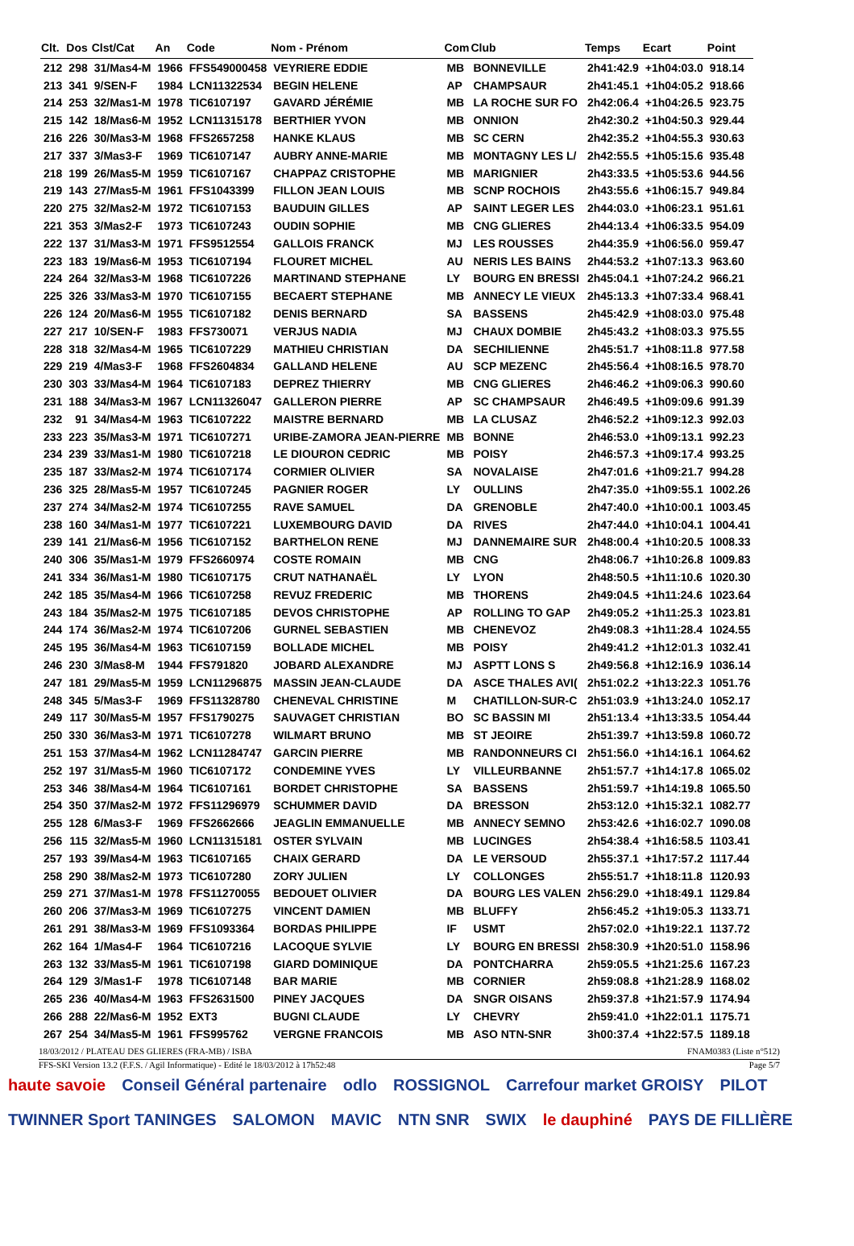| Clt. | Dos | Clst/Cat | An | Code | Nom - Prénom | Com | Club | Temps | Ecart | Point |
| --- | --- | --- | --- | --- | --- | --- | --- | --- | --- | --- |
| 212 | 298 | 31/Mas4-M | 1966 | FFS549000458 | VEYRIERE EDDIE | MB | BONNEVILLE | 2h41:42.9 | +1h04:03.0 | 918.14 |
| 213 | 341 | 9/SEN-F | 1984 | LCN11322534 | BEGIN HELENE | AP | CHAMPSAUR | 2h41:45.1 | +1h04:05.2 | 918.66 |
| 214 | 253 | 32/Mas1-M | 1978 | TIC6107197 | GAVARD JÉRÉMIE | MB | LA ROCHE SUR FO | 2h42:06.4 | +1h04:26.5 | 923.75 |
| 215 | 142 | 18/Mas6-M | 1952 | LCN11315178 | BERTHIER YVON | MB | ONNION | 2h42:30.2 | +1h04:50.3 | 929.44 |
| 216 | 226 | 30/Mas3-M | 1968 | FFS2657258 | HANKE KLAUS | MB | SC CERN | 2h42:35.2 | +1h04:55.3 | 930.63 |
| 217 | 337 | 3/Mas3-F | 1969 | TIC6107147 | AUBRY ANNE-MARIE | MB | MONTAGNY LES L/ | 2h42:55.5 | +1h05:15.6 | 935.48 |
| 218 | 199 | 26/Mas5-M | 1959 | TIC6107167 | CHAPPAZ CRISTOPHE | MB | MARIGNIER | 2h43:33.5 | +1h05:53.6 | 944.56 |
| 219 | 143 | 27/Mas5-M | 1961 | FFS1043399 | FILLON JEAN LOUIS | MB | SCNP ROCHOIS | 2h43:55.6 | +1h06:15.7 | 949.84 |
| 220 | 275 | 32/Mas2-M | 1972 | TIC6107153 | BAUDUIN GILLES | AP | SAINT LEGER LES | 2h44:03.0 | +1h06:23.1 | 951.61 |
| 221 | 353 | 3/Mas2-F | 1973 | TIC6107243 | OUDIN SOPHIE | MB | CNG GLIERES | 2h44:13.4 | +1h06:33.5 | 954.09 |
| 222 | 137 | 31/Mas3-M | 1971 | FFS9512554 | GALLOIS FRANCK | MJ | LES ROUSSES | 2h44:35.9 | +1h06:56.0 | 959.47 |
| 223 | 183 | 19/Mas6-M | 1953 | TIC6107194 | FLOURET MICHEL | AU | NERIS LES BAINS | 2h44:53.2 | +1h07:13.3 | 963.60 |
| 224 | 264 | 32/Mas3-M | 1968 | TIC6107226 | MARTINAND STEPHANE | LY | BOURG EN BRESSI | 2h45:04.1 | +1h07:24.2 | 966.21 |
| 225 | 326 | 33/Mas3-M | 1970 | TIC6107155 | BECAERT STEPHANE | MB | ANNECY LE VIEUX | 2h45:13.3 | +1h07:33.4 | 968.41 |
| 226 | 124 | 20/Mas6-M | 1955 | TIC6107182 | DENIS BERNARD | SA | BASSENS | 2h45:42.9 | +1h08:03.0 | 975.48 |
| 227 | 217 | 10/SEN-F | 1983 | FFS730071 | VERJUS NADIA | MJ | CHAUX DOMBIE | 2h45:43.2 | +1h08:03.3 | 975.55 |
| 228 | 318 | 32/Mas4-M | 1965 | TIC6107229 | MATHIEU CHRISTIAN | DA | SECHILIENNE | 2h45:51.7 | +1h08:11.8 | 977.58 |
| 229 | 219 | 4/Mas3-F | 1968 | FFS2604834 | GALLAND HELENE | AU | SCP MEZENC | 2h45:56.4 | +1h08:16.5 | 978.70 |
| 230 | 303 | 33/Mas4-M | 1964 | TIC6107183 | DEPREZ THIERRY | MB | CNG GLIERES | 2h46:46.2 | +1h09:06.3 | 990.60 |
| 231 | 188 | 34/Mas3-M | 1967 | LCN11326047 | GALLERON PIERRE | AP | SC CHAMPSAUR | 2h46:49.5 | +1h09:09.6 | 991.39 |
| 232 | 91 | 34/Mas4-M | 1963 | TIC6107222 | MAISTRE BERNARD | MB | LA CLUSAZ | 2h46:52.2 | +1h09:12.3 | 992.03 |
| 233 | 223 | 35/Mas3-M | 1971 | TIC6107271 | URIBE-ZAMORA JEAN-PIERRE | MB | BONNE | 2h46:53.0 | +1h09:13.1 | 992.23 |
| 234 | 239 | 33/Mas1-M | 1980 | TIC6107218 | LE DIOURON CEDRIC | MB | POISY | 2h46:57.3 | +1h09:17.4 | 993.25 |
| 235 | 187 | 33/Mas2-M | 1974 | TIC6107174 | CORMIER OLIVIER | SA | NOVALAISE | 2h47:01.6 | +1h09:21.7 | 994.28 |
| 236 | 325 | 28/Mas5-M | 1957 | TIC6107245 | PAGNIER ROGER | LY | OULLINS | 2h47:35.0 | +1h09:55.1 | 1002.26 |
| 237 | 274 | 34/Mas2-M | 1974 | TIC6107255 | RAVE SAMUEL | DA | GRENOBLE | 2h47:40.0 | +1h10:00.1 | 1003.45 |
| 238 | 160 | 34/Mas1-M | 1977 | TIC6107221 | LUXEMBOURG DAVID | DA | RIVES | 2h47:44.0 | +1h10:04.1 | 1004.41 |
| 239 | 141 | 21/Mas6-M | 1956 | TIC6107152 | BARTHELON RENE | MJ | DANNEMAIRE SUR | 2h48:00.4 | +1h10:20.5 | 1008.33 |
| 240 | 306 | 35/Mas1-M | 1979 | FFS2660974 | COSTE ROMAIN | MB | CNG | 2h48:06.7 | +1h10:26.8 | 1009.83 |
| 241 | 334 | 36/Mas1-M | 1980 | TIC6107175 | CRUT NATHANAËL | LY | LYON | 2h48:50.5 | +1h11:10.6 | 1020.30 |
| 242 | 185 | 35/Mas4-M | 1966 | TIC6107258 | REVUZ FREDERIC | MB | THORENS | 2h49:04.5 | +1h11:24.6 | 1023.64 |
| 243 | 184 | 35/Mas2-M | 1975 | TIC6107185 | DEVOS CHRISTOPHE | AP | ROLLING TO GAP | 2h49:05.2 | +1h11:25.3 | 1023.81 |
| 244 | 174 | 36/Mas2-M | 1974 | TIC6107206 | GURNEL SEBASTIEN | MB | CHENEVOZ | 2h49:08.3 | +1h11:28.4 | 1024.55 |
| 245 | 195 | 36/Mas4-M | 1963 | TIC6107159 | BOLLADE MICHEL | MB | POISY | 2h49:41.2 | +1h12:01.3 | 1032.41 |
| 246 | 230 | 3/Mas8-M | 1944 | FFS791820 | JOBARD ALEXANDRE | MJ | ASPTT LONS S | 2h49:56.8 | +1h12:16.9 | 1036.14 |
| 247 | 181 | 29/Mas5-M | 1959 | LCN11296875 | MASSIN JEAN-CLAUDE | DA | ASCE THALES AVI( | 2h51:02.2 | +1h13:22.3 | 1051.76 |
| 248 | 345 | 5/Mas3-F | 1969 | FFS11328780 | CHENEVAL CHRISTINE | M | CHATILLON-SUR-C | 2h51:03.9 | +1h13:24.0 | 1052.17 |
| 249 | 117 | 30/Mas5-M | 1957 | FFS1790275 | SAUVAGET CHRISTIAN | BO | SC BASSIN MI | 2h51:13.4 | +1h13:33.5 | 1054.44 |
| 250 | 330 | 36/Mas3-M | 1971 | TIC6107278 | WILMART BRUNO | MB | ST JEOIRE | 2h51:39.7 | +1h13:59.8 | 1060.72 |
| 251 | 153 | 37/Mas4-M | 1962 | LCN11284747 | GARCIN PIERRE | MB | RANDONNEURS CI | 2h51:56.0 | +1h14:16.1 | 1064.62 |
| 252 | 197 | 31/Mas5-M | 1960 | TIC6107172 | CONDEMINE YVES | LY | VILLEURBANNE | 2h51:57.7 | +1h14:17.8 | 1065.02 |
| 253 | 346 | 38/Mas4-M | 1964 | TIC6107161 | BORDET CHRISTOPHE | SA | BASSENS | 2h51:59.7 | +1h14:19.8 | 1065.50 |
| 254 | 350 | 37/Mas2-M | 1972 | FFS11296979 | SCHUMMER DAVID | DA | BRESSON | 2h53:12.0 | +1h15:32.1 | 1082.77 |
| 255 | 128 | 6/Mas3-F | 1969 | FFS2662666 | JEAGLIN EMMANUELLE | MB | ANNECY SEMNO | 2h53:42.6 | +1h16:02.7 | 1090.08 |
| 256 | 115 | 32/Mas5-M | 1960 | LCN11315181 | OSTER SYLVAIN | MB | LUCINGES | 2h54:38.4 | +1h16:58.5 | 1103.41 |
| 257 | 193 | 39/Mas4-M | 1963 | TIC6107165 | CHAIX GERARD | DA | LE VERSOUD | 2h55:37.1 | +1h17:57.2 | 1117.44 |
| 258 | 290 | 38/Mas2-M | 1973 | TIC6107280 | ZORY JULIEN | LY | COLLONGES | 2h55:51.7 | +1h18:11.8 | 1120.93 |
| 259 | 271 | 37/Mas1-M | 1978 | FFS11270055 | BEDOUET OLIVIER | DA | BOURG LES VALEN | 2h56:29.0 | +1h18:49.1 | 1129.84 |
| 260 | 206 | 37/Mas3-M | 1969 | TIC6107275 | VINCENT DAMIEN | MB | BLUFFY | 2h56:45.2 | +1h19:05.3 | 1133.71 |
| 261 | 291 | 38/Mas3-M | 1969 | FFS1093364 | BORDAS PHILIPPE | IF | USMT | 2h57:02.0 | +1h19:22.1 | 1137.72 |
| 262 | 164 | 1/Mas4-F | 1964 | TIC6107216 | LACOQUE SYLVIE | LY | BOURG EN BRESSI | 2h58:30.9 | +1h20:51.0 | 1158.96 |
| 263 | 132 | 33/Mas5-M | 1961 | TIC6107198 | GIARD DOMINIQUE | DA | PONTCHARRA | 2h59:05.5 | +1h21:25.6 | 1167.23 |
| 264 | 129 | 3/Mas1-F | 1978 | TIC6107148 | BAR MARIE | MB | CORNIER | 2h59:08.8 | +1h21:28.9 | 1168.02 |
| 265 | 236 | 40/Mas4-M | 1963 | FFS2631500 | PINEY JACQUES | DA | SNGR OISANS | 2h59:37.8 | +1h21:57.9 | 1174.94 |
| 266 | 288 | 22/Mas6-M | 1952 | EXT3 | BUGNI CLAUDE | LY | CHEVRY | 2h59:41.0 | +1h22:01.1 | 1175.71 |
| 267 | 254 | 34/Mas5-M | 1961 | FFS995762 | VERGNE FRANCOIS | MB | ASO NTN-SNR | 3h00:37.4 | +1h22:57.5 | 1189.18 |
18/03/2012 / PLATEAU DES GLIERES (FRA-MB) / ISBA FNAM0383 (Liste n°512)
FFS-SKI Version 13.2 (F.F.S. / Agil Informatique) - Edité le 18/03/2012 à 17h52:48 Page 5/7
haute savoie Conseil Général partenaire odlo ROSSIGNOL Carrefour market GROISY PILOT TWINNER Sport TANINGES SALOMON MAVIC NTN SNR SWIX le dauphiné PAYS DE FILLIÈRE